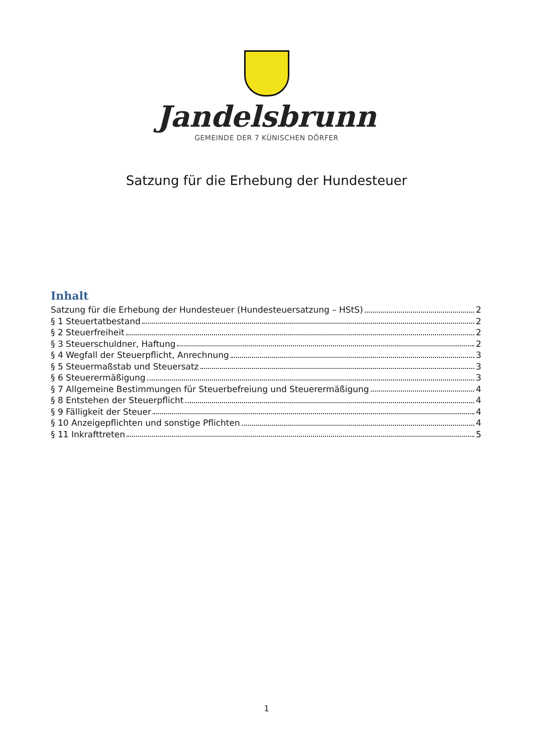Jandelsbrunn
GEMEINDE DER 7 KÜNISCHEN DÖRFER
Satzung für die Erhebung der Hundesteuer
Inhalt
Satzung für die Erhebung der Hundesteuer (Hundesteuersatzung – HStS) 2
§ 1 Steuertatbestand 2
§ 2 Steuerfreiheit 2
§ 3 Steuerschuldner, Haftung 2
§ 4 Wegfall der Steuerpflicht, Anrechnung 3
§ 5 Steuermaßstab und Steuersatz 3
§ 6 Steuerermäßigung 3
§ 7 Allgemeine Bestimmungen für Steuerbefreiung und Steuerermäßigung 4
§ 8 Entstehen der Steuerpflicht 4
§ 9 Fälligkeit der Steuer 4
§ 10 Anzeigepflichten und sonstige Pflichten 4
§ 11 Inkrafttreten 5
1